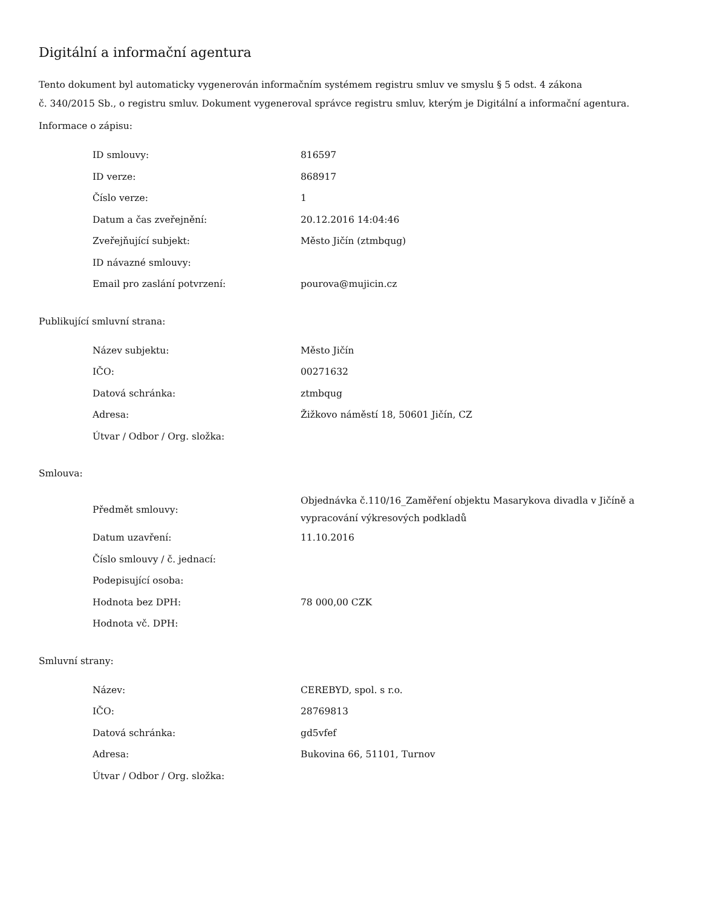Digitální a informační agentura
Tento dokument byl automaticky vygenerován informačním systémem registru smluv ve smyslu § 5 odst. 4 zákona
č. 340/2015 Sb., o registru smluv. Dokument vygeneroval správce registru smluv, kterým je Digitální a informační agentura.
Informace o zápisu:
| ID smlouvy: | 816597 |
| ID verze: | 868917 |
| Číslo verze: | 1 |
| Datum a čas zveřejnění: | 20.12.2016 14:04:46 |
| Zveřejňující subjekt: | Město Jičín (ztmbqug) |
| ID návazné smlouvy: | |
| Email pro zaslání potvrzení: | pourova@mujicin.cz |
Publikující smluvní strana:
| Název subjektu: | Město Jičín |
| IČO: | 00271632 |
| Datová schránka: | ztmbqug |
| Adresa: | Žižkovo náměstí 18, 50601 Jičín, CZ |
| Útvar / Odbor / Org. složka: | |
Smlouva:
| Předmět smlouvy: | Objednávka č.110/16_Zaměření objektu Masarykova divadla v Jičíně a vypracování výkresových podkladů |
| Datum uzavření: | 11.10.2016 |
| Číslo smlouvy / č. jednací: | |
| Podepisující osoba: | |
| Hodnota bez DPH: | 78 000,00 CZK |
| Hodnota vč. DPH: | |
Smluvní strany:
| Název: | CEREBYD, spol. s r.o. |
| IČO: | 28769813 |
| Datová schránka: | gd5vfef |
| Adresa: | Bukovina 66, 51101, Turnov |
| Útvar / Odbor / Org. složka: | |